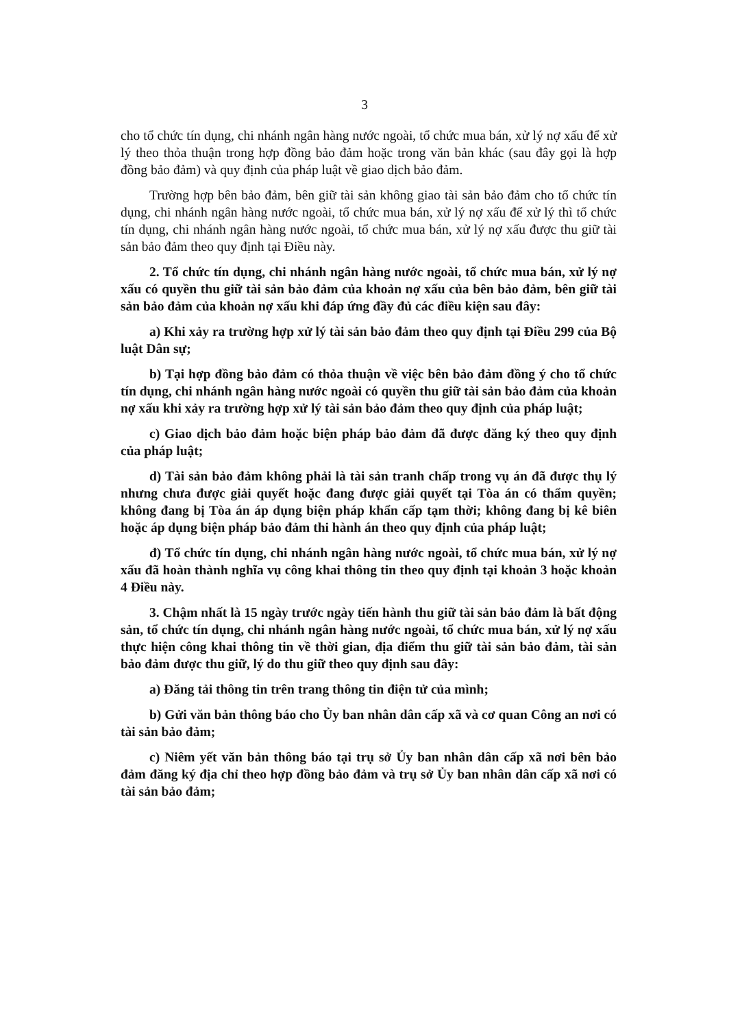3
cho tổ chức tín dụng, chi nhánh ngân hàng nước ngoài, tổ chức mua bán, xử lý nợ xấu để xử lý theo thỏa thuận trong hợp đồng bảo đảm hoặc trong văn bản khác (sau đây gọi là hợp đồng bảo đảm) và quy định của pháp luật về giao dịch bảo đảm.
Trường hợp bên bảo đảm, bên giữ tài sản không giao tài sản bảo đảm cho tổ chức tín dụng, chi nhánh ngân hàng nước ngoài, tổ chức mua bán, xử lý nợ xấu để xử lý thì tổ chức tín dụng, chi nhánh ngân hàng nước ngoài, tổ chức mua bán, xử lý nợ xấu được thu giữ tài sản bảo đảm theo quy định tại Điều này.
2. Tổ chức tín dụng, chi nhánh ngân hàng nước ngoài, tổ chức mua bán, xử lý nợ xấu có quyền thu giữ tài sản bảo đảm của khoản nợ xấu của bên bảo đảm, bên giữ tài sản bảo đảm của khoản nợ xấu khi đáp ứng đầy đủ các điều kiện sau đây:
a) Khi xảy ra trường hợp xử lý tài sản bảo đảm theo quy định tại Điều 299 của Bộ luật Dân sự;
b) Tại hợp đồng bảo đảm có thỏa thuận về việc bên bảo đảm đồng ý cho tổ chức tín dụng, chi nhánh ngân hàng nước ngoài có quyền thu giữ tài sản bảo đảm của khoản nợ xấu khi xảy ra trường hợp xử lý tài sản bảo đảm theo quy định của pháp luật;
c) Giao dịch bảo đảm hoặc biện pháp bảo đảm đã được đăng ký theo quy định của pháp luật;
d) Tài sản bảo đảm không phải là tài sản tranh chấp trong vụ án đã được thụ lý nhưng chưa được giải quyết hoặc đang được giải quyết tại Tòa án có thẩm quyền; không đang bị Tòa án áp dụng biện pháp khẩn cấp tạm thời; không đang bị kê biên hoặc áp dụng biện pháp bảo đảm thi hành án theo quy định của pháp luật;
đ) Tổ chức tín dụng, chi nhánh ngân hàng nước ngoài, tổ chức mua bán, xử lý nợ xấu đã hoàn thành nghĩa vụ công khai thông tin theo quy định tại khoản 3 hoặc khoản 4 Điều này.
3. Chậm nhất là 15 ngày trước ngày tiến hành thu giữ tài sản bảo đảm là bất động sản, tổ chức tín dụng, chi nhánh ngân hàng nước ngoài, tổ chức mua bán, xử lý nợ xấu thực hiện công khai thông tin về thời gian, địa điểm thu giữ tài sản bảo đảm, tài sản bảo đảm được thu giữ, lý do thu giữ theo quy định sau đây:
a) Đăng tải thông tin trên trang thông tin điện tử của mình;
b) Gửi văn bản thông báo cho Ủy ban nhân dân cấp xã và cơ quan Công an nơi có tài sản bảo đảm;
c) Niêm yết văn bản thông báo tại trụ sở Ủy ban nhân dân cấp xã nơi bên bảo đảm đăng ký địa chỉ theo hợp đồng bảo đảm và trụ sở Ủy ban nhân dân cấp xã nơi có tài sản bảo đảm;